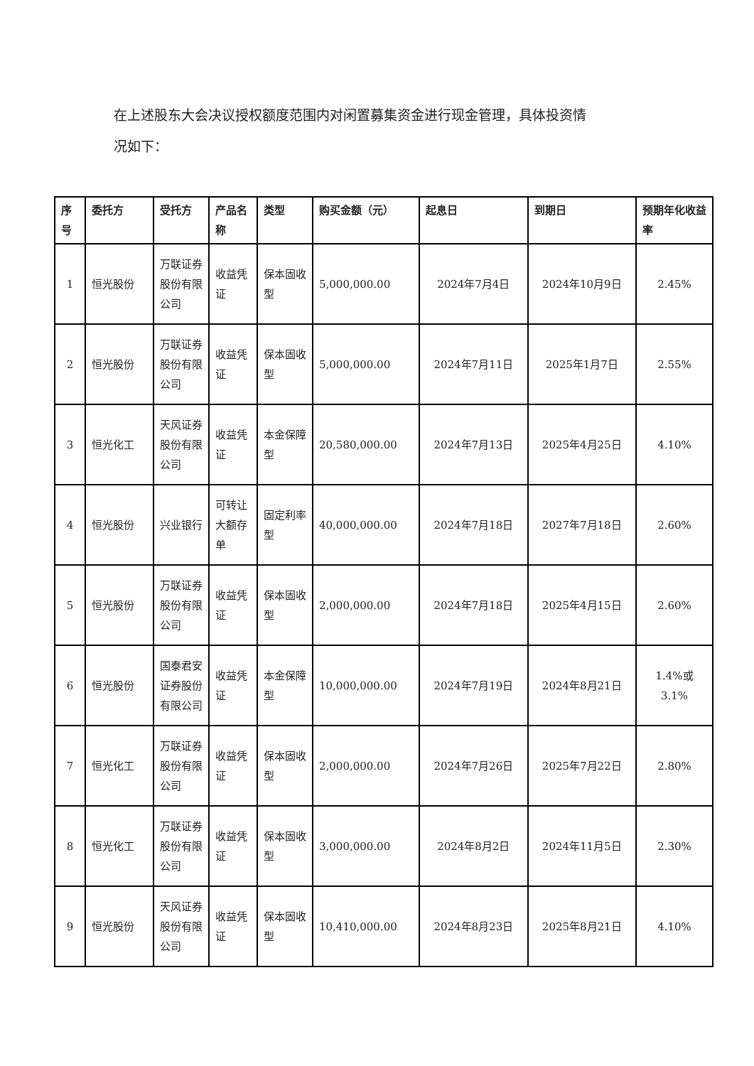在上述股东大会决议授权额度范围内对闲置募集资金进行现金管理，具体投资情
况如下：
| 序号 | 委托方 | 受托方 | 产品名称 | 类型 | 购买金额（元） | 起息日 | 到期日 | 预期年化收益率 |
| --- | --- | --- | --- | --- | --- | --- | --- | --- |
| 1 | 恒光股份 | 万联证券股份有限公司 | 收益凭证 | 保本固收型 | 5,000,000.00 | 2024年7月4日 | 2024年10月9日 | 2.45% |
| 2 | 恒光股份 | 万联证券股份有限公司 | 收益凭证 | 保本固收型 | 5,000,000.00 | 2024年7月11日 | 2025年1月7日 | 2.55% |
| 3 | 恒光化工 | 天风证券股份有限公司 | 收益凭证 | 本金保障型 | 20,580,000.00 | 2024年7月13日 | 2025年4月25日 | 4.10% |
| 4 | 恒光股份 | 兴业银行 | 可转让大额存单 | 固定利率型 | 40,000,000.00 | 2024年7月18日 | 2027年7月18日 | 2.60% |
| 5 | 恒光股份 | 万联证券股份有限公司 | 收益凭证 | 保本固收型 | 2,000,000.00 | 2024年7月18日 | 2025年4月15日 | 2.60% |
| 6 | 恒光股份 | 国泰君安证券股份有限公司 | 收益凭证 | 本金保障型 | 10,000,000.00 | 2024年7月19日 | 2024年8月21日 | 1.4%或3.1% |
| 7 | 恒光化工 | 万联证券股份有限公司 | 收益凭证 | 保本固收型 | 2,000,000.00 | 2024年7月26日 | 2025年7月22日 | 2.80% |
| 8 | 恒光化工 | 万联证券股份有限公司 | 收益凭证 | 保本固收型 | 3,000,000.00 | 2024年8月2日 | 2024年11月5日 | 2.30% |
| 9 | 恒光股份 | 天风证券股份有限公司 | 收益凭证 | 保本固收型 | 10,410,000.00 | 2024年8月23日 | 2025年8月21日 | 4.10% |